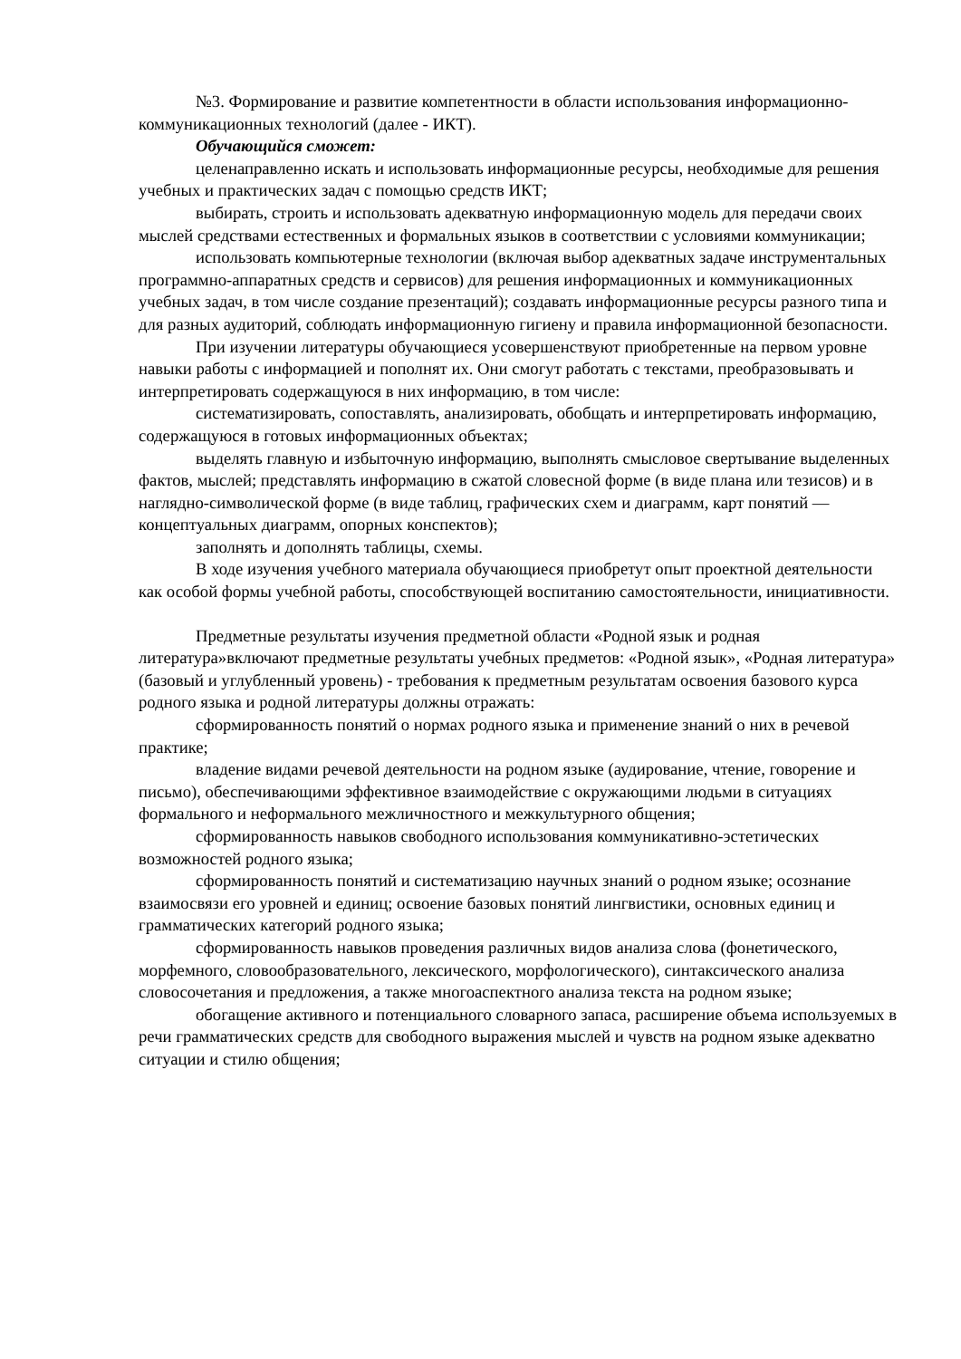№3. Формирование и развитие компетентности в области использования информационно-коммуникационных технологий (далее - ИКТ).
Обучающийся сможет:
целенаправленно искать и использовать информационные ресурсы, необходимые для решения учебных и практических задач с помощью средств ИКТ;
выбирать, строить и использовать адекватную информационную модель для передачи своих мыслей средствами естественных и формальных языков в соответствии с условиями коммуникации;
использовать компьютерные технологии (включая выбор адекватных задаче инструментальных программно-аппаратных средств и сервисов) для решения информационных и коммуникационных учебных задач, в том числе создание презентаций); создавать информационные ресурсы разного типа и для разных аудиторий, соблюдать информационную гигиену и правила информационной безопасности.
При изучении литературы обучающиеся усовершенствуют приобретенные на первом уровне навыки работы с информацией и пополнят их. Они смогут работать с текстами, преобразовывать и интерпретировать содержащуюся в них информацию, в том числе:
систематизировать, сопоставлять, анализировать, обобщать и интерпретировать информацию, содержащуюся в готовых информационных объектах;
выделять главную и избыточную информацию, выполнять смысловое свертывание выделенных фактов, мыслей; представлять информацию в сжатой словесной форме (в виде плана или тезисов) и в наглядно-символической форме (в виде таблиц, графических схем и диаграмм, карт понятий — концептуальных диаграмм, опорных конспектов);
заполнять и дополнять таблицы, схемы.
В ходе изучения учебного материала обучающиеся приобретут опыт проектной деятельности как особой формы учебной работы, способствующей воспитанию самостоятельности, инициативности.
Предметные результаты изучения предметной области «Родной язык и родная литература»включают предметные результаты учебных предметов: «Родной язык», «Родная литература» (базовый и углубленный уровень) - требования к предметным результатам освоения базового курса родного языка и родной литературы должны отражать:
сформированность понятий о нормах родного языка и применение знаний о них в речевой практике;
владение видами речевой деятельности на родном языке (аудирование, чтение, говорение и письмо), обеспечивающими эффективное взаимодействие с окружающими людьми в ситуациях формального и неформального межличностного и межкультурного общения;
сформированность навыков свободного использования коммуникативно-эстетических возможностей родного языка;
сформированность понятий и систематизацию научных знаний о родном языке; осознание взаимосвязи его уровней и единиц; освоение базовых понятий лингвистики, основных единиц и грамматических категорий родного языка;
сформированность навыков проведения различных видов анализа слова (фонетического, морфемного, словообразовательного, лексического, морфологического), синтаксического анализа словосочетания и предложения, а также многоаспектного анализа текста на родном языке;
обогащение активного и потенциального словарного запаса, расширение объема используемых в речи грамматических средств для свободного выражения мыслей и чувств на родном языке адекватно ситуации и стилю общения;